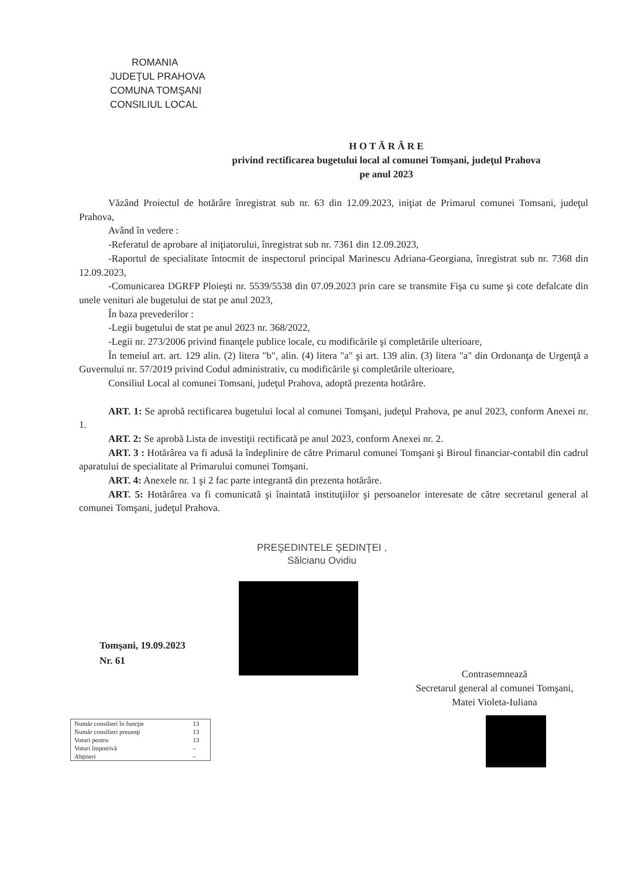ROMANIA
JUDEŢUL PRAHOVA
COMUNA TOMŞANI
CONSILIUL LOCAL
H O T Ă R Â R E
privind rectificarea bugetului local al comunei Tomşani, judeţul Prahova
pe anul 2023
Văzând Proiectul de hotărâre înregistrat sub nr. 63 din 12.09.2023, iniţiat de Primarul comunei Tomsani, judeţul Prahova,
Având în vedere :
-Referatul de aprobare al iniţiatorului, înregistrat sub nr. 7361 din 12.09.2023,
-Raportul de specialitate întocmit de inspectorul principal Marinescu Adriana-Georgiana, înregistrat sub nr. 7368 din 12.09.2023,
-Comunicarea DGRFP Ploieşti nr. 5539/5538 din 07.09.2023 prin care se transmite Fişa cu sume şi cote defalcate din unele venituri ale bugetului de stat pe anul 2023,
În baza prevederilor :
-Legii bugetului de stat pe anul 2023 nr. 368/2022,
-Legii nr. 273/2006 privind finanţele publice locale, cu modificările şi completările ulterioare,
În temeiul art. art. 129 alin. (2) litera "b", alin. (4) litera "a" şi art. 139 alin. (3) litera "a" din Ordonanţa de Urgenţă a Guvernului nr. 57/2019 privind Codul administrativ, cu modificările şi completările ulterioare,
Consiliul Local al comunei Tomsani, judeţul Prahova, adoptă prezenta hotărâre.
ART. 1: Se aprobă rectificarea bugetului local al comunei Tomşani, judeţul Prahova, pe anul 2023, conform Anexei nr. 1.
ART. 2: Se aprobă Lista de investiţii rectificată pe anul 2023, conform Anexei nr. 2.
ART. 3 : Hotărârea va fi adusă la îndeplinire de către Primarul comunei Tomşani şi Biroul financiar-contabil din cadrul aparatului de specialitate al Primarului comunei Tomşani.
ART. 4: Anexele nr. 1 şi 2 fac parte integrantă din prezenta hotărâre.
ART. 5: Hotărârea va fi comunicată şi înaintată instituţiilor şi persoanelor interesate de către secretarul general al comunei Tomşani, judeţul Prahova.
PREŞEDINTELE ŞEDINŢEI ,
Sălcianu Ovidiu
Tomşani, 19.09.2023
Nr. 61
Contrasemnează
Secretarul general al comunei Tomşani,
Matei Violeta-Iuliana
| Număr consilieri în funcţie | 13 |
| Număr consilieri prezenţi | 13 |
| Voturi pentru | 13 |
| Voturi împotrivă | – |
| Abţineri | – |